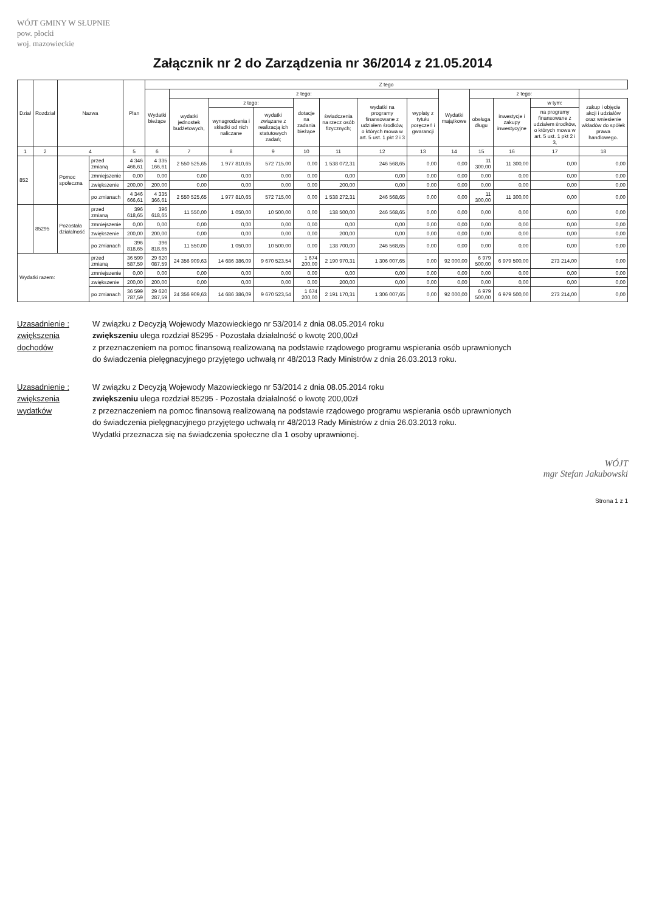WÓJT GMINY W SŁUPNIE
pow. płocki
woj. mazowieckie
Załącznik nr 2 do Zarządzenia nr 36/2014 z 21.05.2014
| Dział | Rozdział | Nazwa | | Plan | Z tego | | | | | | | | | | | | |
| --- | --- | --- | --- | --- | --- | --- | --- | --- | --- | --- | --- | --- | --- | --- | --- | --- | --- |
| | | | | | Wydatki bieżące | z tego: | | | | | | | Wydatki majątkowe | z tego: | | | |
| | | | | | | wydatki jednostek budżetowych, | z tego: | | dotacje na zadania bieżące | świadczenia na rzecz osób fizycznych; | wydatki na programy finansowane z udziałem środków, o których mowa w art. 5 ust. 1 pkt 2 i 3 | wypłaty z tytułu poręczeń i gwarancji | | obsługa długu | inwestycje i zakupy inwestycyjne | w tym: | zakup i objęcie akcji i udziałów oraz wniesienie wkładów do spółek prawa handlowego. |
| | | | | | | | wynagrodzenia i składki od nich naliczane | wydatki związane z realizacją ich statutowych zadań; | | | | | | | | na programy finansowane z udziałem środków, o których mowa w art. 5 ust. 1 pkt 2 i 3, | |
| 1 | 2 | 4 | | 5 | 6 | 7 | 8 | 9 | 10 | 11 | 12 | 13 | 14 | 15 | 16 | 17 | 18 |
| 852 | | Pomoc społeczna | przed zmianą | 4 346 466,61 | 4 335 166,61 | 2 550 525,65 | 1 977 810,65 | 572 715,00 | 0,00 | 1 538 072,31 | 246 568,65 | 0,00 | 0,00 | 11 300,00 | 11 300,00 | 0,00 | 0,00 |
| | | | zmniejszenie | 0,00 | 0,00 | 0,00 | 0,00 | 0,00 | 0,00 | 0,00 | 0,00 | 0,00 | 0,00 | 0,00 | 0,00 | 0,00 | 0,00 |
| | | | zwiększenie | 200,00 | 200,00 | 0,00 | 0,00 | 0,00 | 0,00 | 200,00 | 0,00 | 0,00 | 0,00 | 0,00 | 0,00 | 0,00 | 0,00 |
| | | | po zmianach | 4 346 666,61 | 4 335 366,61 | 2 550 525,65 | 1 977 810,65 | 572 715,00 | 0,00 | 1 538 272,31 | 246 568,65 | 0,00 | 0,00 | 11 300,00 | 11 300,00 | 0,00 | 0,00 |
| | 85295 | Pozostała działalność | przed zmianą | 396 618,65 | 396 618,65 | 11 550,00 | 1 050,00 | 10 500,00 | 0,00 | 138 500,00 | 246 568,65 | 0,00 | 0,00 | 0,00 | 0,00 | 0,00 | 0,00 |
| | | | zmniejszenie | 0,00 | 0,00 | 0,00 | 0,00 | 0,00 | 0,00 | 0,00 | 0,00 | 0,00 | 0,00 | 0,00 | 0,00 | 0,00 | 0,00 |
| | | | zwiększenie | 200,00 | 200,00 | 0,00 | 0,00 | 0,00 | 0,00 | 200,00 | 0,00 | 0,00 | 0,00 | 0,00 | 0,00 | 0,00 | 0,00 |
| | | | po zmianach | 396 818,65 | 396 818,65 | 11 550,00 | 1 050,00 | 10 500,00 | 0,00 | 138 700,00 | 246 568,65 | 0,00 | 0,00 | 0,00 | 0,00 | 0,00 | 0,00 |
| Wydatki razem: | | | przed zmianą | 36 599 587,59 | 29 620 087,59 | 24 356 909,63 | 14 686 386,09 | 9 670 523,54 | 1 674 200,00 | 2 190 970,31 | 1 306 007,65 | 0,00 | 92 000,00 | 6 979 500,00 | 6 979 500,00 | 273 214,00 | 0,00 |
| | | | zmniejszenie | 0,00 | 0,00 | 0,00 | 0,00 | 0,00 | 0,00 | 0,00 | 0,00 | 0,00 | 0,00 | 0,00 | 0,00 | 0,00 | 0,00 |
| | | | zwiększenie | 200,00 | 200,00 | 0,00 | 0,00 | 0,00 | 0,00 | 200,00 | 0,00 | 0,00 | 0,00 | 0,00 | 0,00 | 0,00 | 0,00 |
| | | | po zmianach | 36 599 787,59 | 29 620 287,59 | 24 356 909,63 | 14 686 386,09 | 9 670 523,54 | 1 674 200,00 | 2 191 170,31 | 1 306 007,65 | 0,00 | 92 000,00 | 6 979 500,00 | 6 979 500,00 | 273 214,00 | 0,00 |
Uzasadnienie :
zwiększenia
dochodów
W związku z Decyzją Wojewody Mazowieckiego nr 53/2014 z dnia 08.05.2014 roku
zwiększeniu ulega rozdział 85295 - Pozostała działalność o kwotę 200,00zł
z przeznaczeniem na pomoc finansową realizowaną na podstawie rządowego programu wspierania osób uprawnionych
do świadczenia pielęgnacyjnego przyjętego uchwałą nr 48/2013 Rady Ministrów z dnia 26.03.2013 roku.
Uzasadnienie :
zwiększenia
wydatków
W związku z Decyzją Wojewody Mazowieckiego nr 53/2014 z dnia 08.05.2014 roku
zwiększeniu ulega rozdział 85295 - Pozostała działalność o kwotę 200,00zł
z przeznaczeniem na pomoc finansową realizowaną na podstawie rządowego programu wspierania osób uprawnionych
do świadczenia pielęgnacyjnego przyjętego uchwałą nr 48/2013 Rady Ministrów z dnia 26.03.2013 roku.
Wydatki przeznacza się na świadczenia społeczne dla 1 osoby uprawnionej.
WÓJT
mgr Stefan Jakubowski
Strona 1 z 1